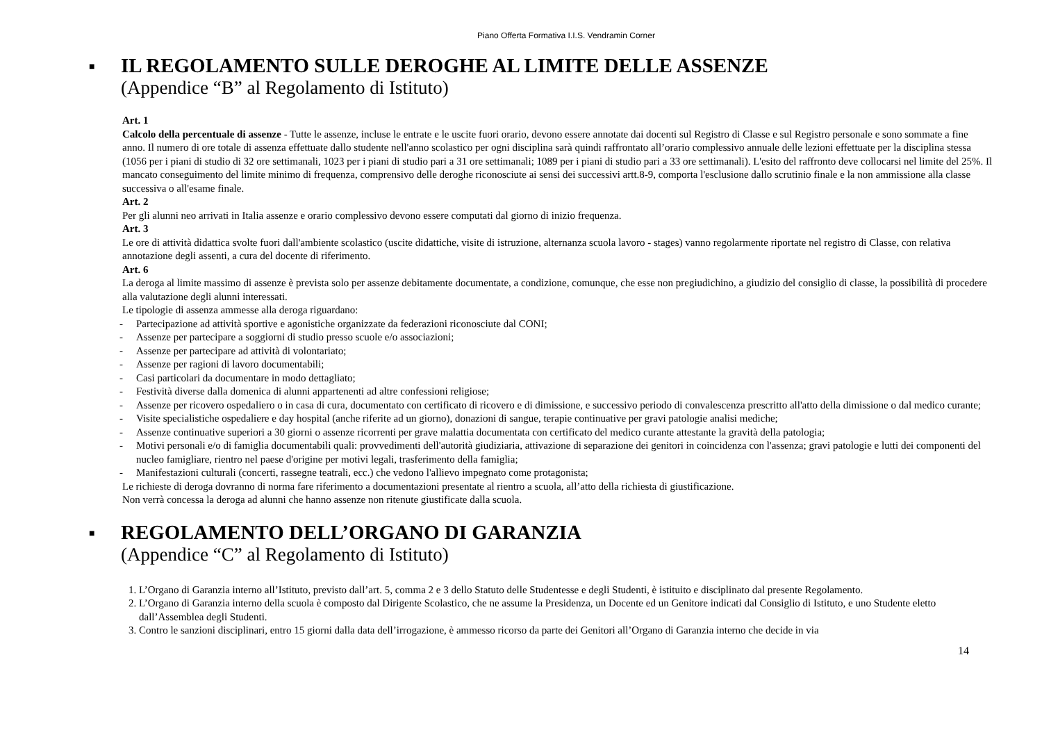Piano Offerta Formativa I.I.S. Vendramin Corner
■
IL REGOLAMENTO SULLE DEROGHE AL LIMITE DELLE ASSENZE
(Appendice “B” al Regolamento di Istituto)
Art. 1
Calcolo della percentuale di assenze - Tutte le assenze, incluse le entrate e le uscite fuori orario, devono essere annotate dai docenti sul Registro di Classe e sul Registro personale e sono sommate a fine anno. Il numero di ore totale di assenza effettuate dallo studente nell'anno scolastico per ogni disciplina sarà quindi raffrontato all’orario complessivo annuale delle lezioni effettuate per la disciplina stessa (1056 per i piani di studio di 32 ore settimanali, 1023 per i piani di studio pari a 31 ore settimanali; 1089 per i piani di studio pari a 33 ore settimanali). L'esito del raffronto deve collocarsi nel limite del 25%. Il mancato conseguimento del limite minimo di frequenza, comprensivo delle deroghe riconosciute ai sensi dei successivi artt.8-9, comporta l'esclusione dallo scrutinio finale e la non ammissione alla classe successiva o all'esame finale.
Art. 2
Per gli alunni neo arrivati in Italia assenze e orario complessivo devono essere computati dal giorno di inizio frequenza.
Art. 3
Le ore di attività didattica svolte fuori dall'ambiente scolastico (uscite didattiche, visite di istruzione, alternanza scuola lavoro - stages) vanno regolarmente riportate nel registro di Classe, con relativa annotazione degli assenti, a cura del docente di riferimento.
Art. 6
La deroga al limite massimo di assenze è prevista solo per assenze debitamente documentate, a condizione, comunque, che esse non pregiudichino, a giudizio del consiglio di classe, la possibilità di procedere alla valutazione degli alunni interessati.
Le tipologie di assenza ammesse alla deroga riguardano:
- Partecipazione ad attività sportive e agonistiche organizzate da federazioni riconosciute dal CONI;
- Assenze per partecipare a soggiorni di studio presso scuole e/o associazioni;
- Assenze per partecipare ad attività di volontariato;
- Assenze per ragioni di lavoro documentabili;
- Casi particolari da documentare in modo dettagliato;
- Festività diverse dalla domenica di alunni appartenenti ad altre confessioni religiose;
- Assenze per ricovero ospedaliero o in casa di cura, documentato con certificato di ricovero e di dimissione, e successivo periodo di convalescenza prescritto all'atto della dimissione o dal medico curante;
- Visite specialistiche ospedaliere e day hospital (anche riferite ad un giorno), donazioni di sangue, terapie continuative per gravi patologie analisi mediche;
- Assenze continuative superiori a 30 giorni o assenze ricorrenti per grave malattia documentata con certificato del medico curante attestante la gravità della patologia;
- Motivi personali e/o di famiglia documentabili quali: provvedimenti dell'autorità giudiziaria, attivazione di separazione dei genitori in coincidenza con l'assenza; gravi patologie e lutti dei componenti del nucleo famigliare, rientro nel paese d'origine per motivi legali, trasferimento della famiglia;
- Manifestazioni culturali (concerti, rassegne teatrali, ecc.) che vedono l'allievo impegnato come protagonista;
Le richieste di deroga dovranno di norma fare riferimento a documentazioni presentate al rientro a scuola, all’atto della richiesta di giustificazione.
Non verrà concessa la deroga ad alunni che hanno assenze non ritenute giustificate dalla scuola.
■
REGOLAMENTO DELL’ORGANO DI GARANZIA
(Appendice “C” al Regolamento di Istituto)
1. L’Organo di Garanzia interno all’Istituto, previsto dall’art. 5, comma 2 e 3 dello Statuto delle Studentesse e degli Studenti, è istituito e disciplinato dal presente Regolamento.
2. L’Organo di Garanzia interno della scuola è composto dal Dirigente Scolastico, che ne assume la Presidenza, un Docente ed un Genitore indicati dal Consiglio di Istituto, e uno Studente eletto dall’Assemblea degli Studenti.
3. Contro le sanzioni disciplinari, entro 15 giorni dalla data dell’irrogazione, è ammesso ricorso da parte dei Genitori all’Organo di Garanzia interno che decide in via
14